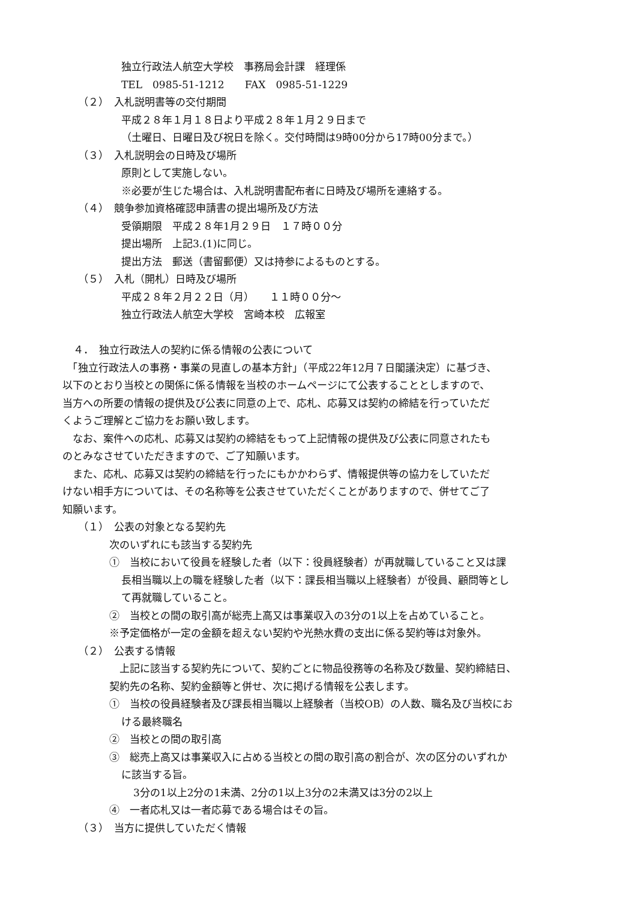独立行政法人航空大学校　事務局会計課　経理係
TEL　0985-51-1212　　FAX　0985-51-1229
（２）　入札説明書等の交付期間
平成２８年１月１８日より平成２８年１月２９日まで
（土曜日、日曜日及び祝日を除く。交付時間は9時00分から17時00分まで。）
（３）　入札説明会の日時及び場所
原則として実施しない。
※必要が生じた場合は、入札説明書配布者に日時及び場所を連絡する。
（４）　競争参加資格確認申請書の提出場所及び方法
受領期限　平成２８年1月２９日　１７時００分
提出場所　上記3.(1)に同じ。
提出方法　郵送（書留郵便）又は持参によるものとする。
（５）　入札（開札）日時及び場所
平成２８年２月２２日（月）　　１１時００分～
独立行政法人航空大学校　宮崎本校　広報室
４．　独立行政法人の契約に係る情報の公表について
　「独立行政法人の事務・事業の見直しの基本方針」（平成22年12月７日閣議決定）に基づき、
以下のとおり当校との関係に係る情報を当校のホームページにて公表することとしますので、
当方への所要の情報の提供及び公表に同意の上で、応札、応募又は契約の締結を行っていただ
くようご理解とご協力をお願い致します。
　なお、案件への応札、応募又は契約の締結をもって上記情報の提供及び公表に同意されたも
のとみなさせていただきますので、ご了知願います。
　また、応札、応募又は契約の締結を行ったにもかかわらず、情報提供等の協力をしていただ
けない相手方については、その名称等を公表させていただくことがありますので、併せてご了
知願います。
（１）　公表の対象となる契約先
次のいずれにも該当する契約先
①　当校において役員を経験した者（以下：役員経験者）が再就職していること又は課
長相当職以上の職を経験した者（以下：課長相当職以上経験者）が役員、顧問等とし
て再就職していること。
②　当校との間の取引高が総売上高又は事業収入の3分の1以上を占めていること。
※予定価格が一定の金額を超えない契約や光熱水費の支出に係る契約等は対象外。
（２）　公表する情報
　上記に該当する契約先について、契約ごとに物品役務等の名称及び数量、契約締結日、
契約先の名称、契約金額等と併せ、次に掲げる情報を公表します。
①　当校の役員経験者及び課長相当職以上経験者（当校OB）の人数、職名及び当校にお
ける最終職名
②　当校との間の取引高
③　総売上高又は事業収入に占める当校との間の取引高の割合が、次の区分のいずれか
に該当する旨。
3分の1以上2分の1未満、2分の1以上3分の2未満又は3分の2以上
④　一者応札又は一者応募である場合はその旨。
（３）　当方に提供していただく情報